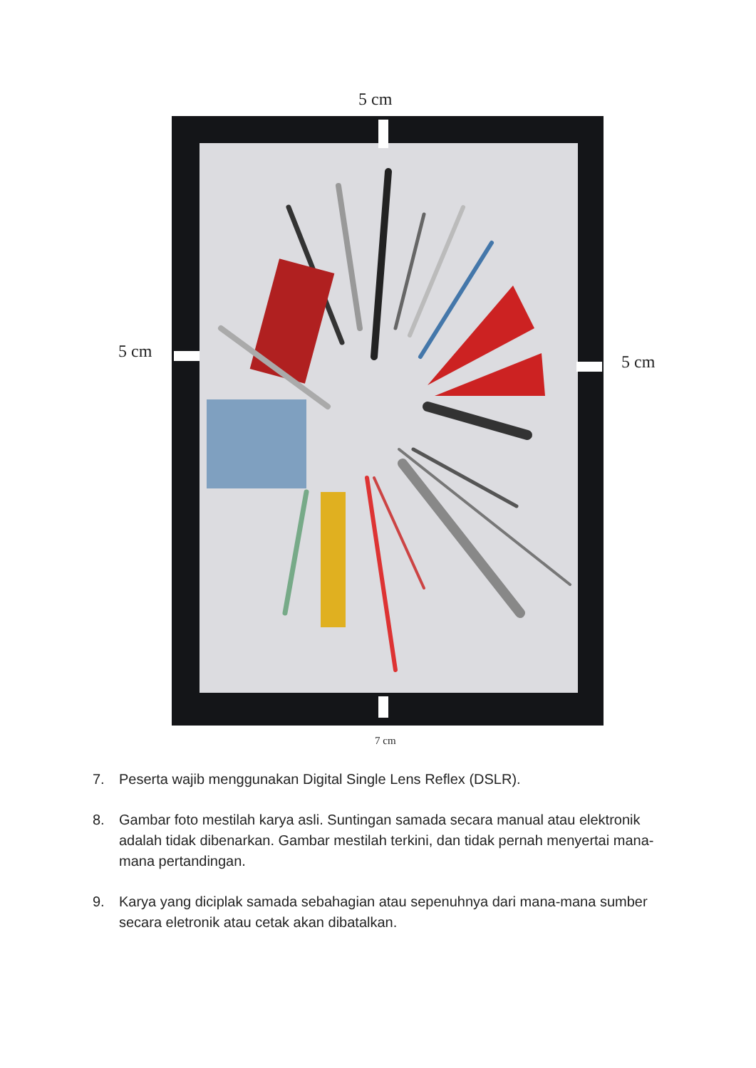5 cm
5 cm
5 cm
7 cm
7. Peserta wajib menggunakan Digital Single Lens Reflex (DSLR).
8. Gambar foto mestilah karya asli. Suntingan samada secara manual atau elektronik adalah tidak dibenarkan. Gambar mestilah terkini, dan tidak pernah menyertai mana-mana pertandingan.
9. Karya yang diciplak samada sebahagian atau sepenuhnya dari mana-mana sumber secara eletronik atau cetak akan dibatalkan.